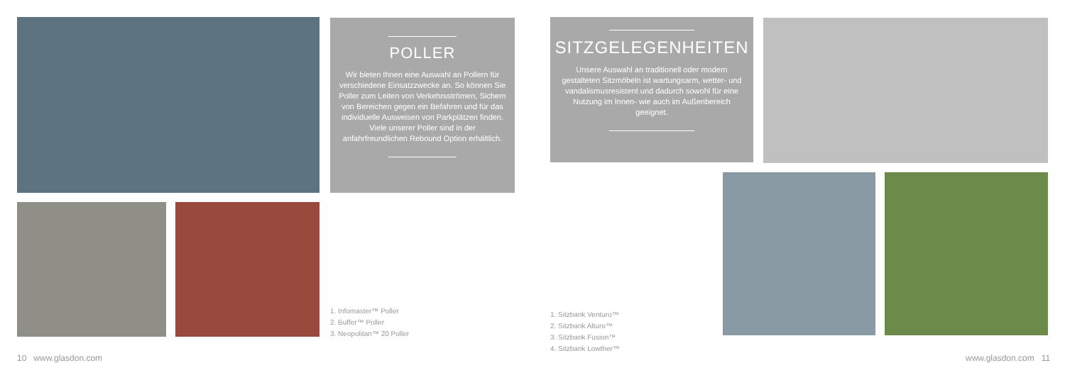POLLER
Wir bieten Ihnen eine Auswahl an Pollern für verschiedene Einsatzzwecke an. So können Sie Poller zum Leiten von Verkehrsströmen, Sichern von Bereichen gegen ein Befahren und für das individuelle Ausweisen von Parkplätzen finden. Viele unserer Poller sind in der anfahrfreundlichen Rebound Option erhältlich.
1. Infomaster™ Poller
2. Buffer™ Poller
3. Neopolitan™ 20 Poller
10 www.glasdon.com
SITZGELEGENHEITEN
Unsere Auswahl an traditionell oder modern gestalteten Sitzmöbeln ist wartungsarm, wetter- und vandalismusresistent und dadurch sowohl für eine Nutzung im Innen- wie auch im Außenbereich geeignet.
1. Sitzbank Venturo™
2. Sitzbank Alturo™
3. Sitzbank Fusion™
4. Sitzbank Lowther™
www.glasdon.com 11